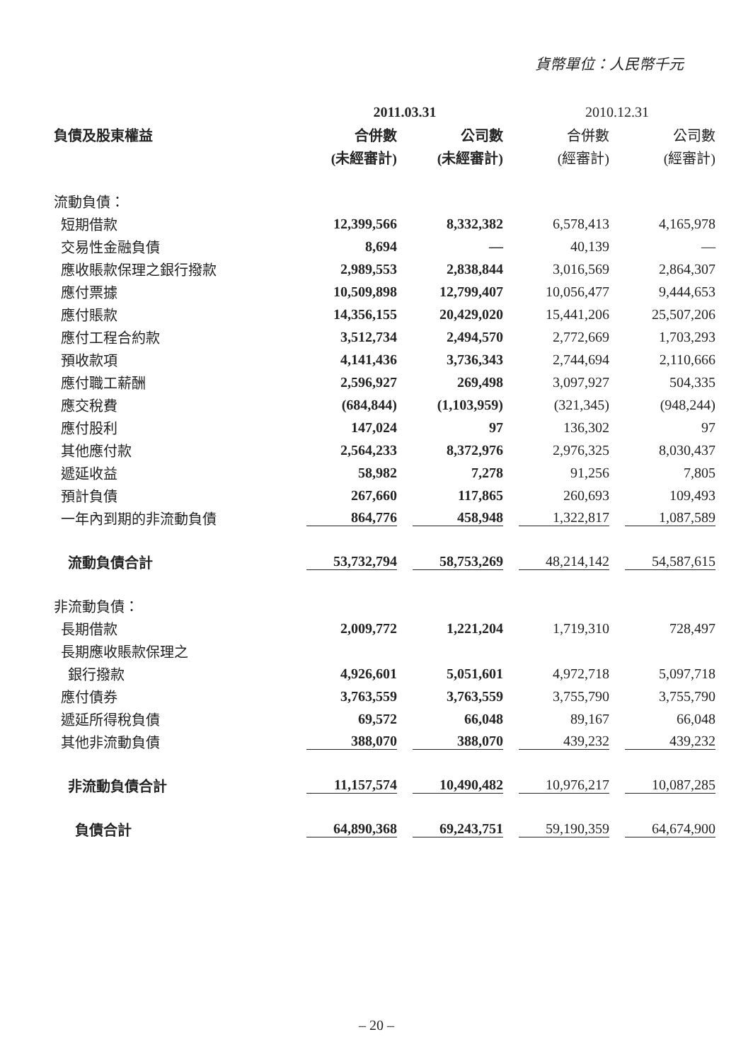貨幣單位：人民幣千元
| | 2011.03.31 | | 2010.12.31 | |
| --- | --- | --- | --- | --- |
| 負債及股東權益 | 合併數 | 公司數 | 合併數 | 公司數 |
| | (未經審計) | (未經審計) | (經審計) | (經審計) |
| 流動負債： | | | | |
| 短期借款 | 12,399,566 | 8,332,382 | 6,578,413 | 4,165,978 |
| 交易性金融負債 | 8,694 | — | 40,139 | — |
| 應收賬款保理之銀行撥款 | 2,989,553 | 2,838,844 | 3,016,569 | 2,864,307 |
| 應付票據 | 10,509,898 | 12,799,407 | 10,056,477 | 9,444,653 |
| 應付賬款 | 14,356,155 | 20,429,020 | 15,441,206 | 25,507,206 |
| 應付工程合約款 | 3,512,734 | 2,494,570 | 2,772,669 | 1,703,293 |
| 預收款項 | 4,141,436 | 3,736,343 | 2,744,694 | 2,110,666 |
| 應付職工薪酬 | 2,596,927 | 269,498 | 3,097,927 | 504,335 |
| 應交稅費 | (684,844) | (1,103,959) | (321,345) | (948,244) |
| 應付股利 | 147,024 | 97 | 136,302 | 97 |
| 其他應付款 | 2,564,233 | 8,372,976 | 2,976,325 | 8,030,437 |
| 遞延收益 | 58,982 | 7,278 | 91,256 | 7,805 |
| 預計負債 | 267,660 | 117,865 | 260,693 | 109,493 |
| 一年內到期的非流動負債 | 864,776 | 458,948 | 1,322,817 | 1,087,589 |
| 流動負債合計 | 53,732,794 | 58,753,269 | 48,214,142 | 54,587,615 |
| 非流動負債： | | | | |
| 長期借款 | 2,009,772 | 1,221,204 | 1,719,310 | 728,497 |
| 長期應收賬款保理之 | | | | |
| 銀行撥款 | 4,926,601 | 5,051,601 | 4,972,718 | 5,097,718 |
| 應付債券 | 3,763,559 | 3,763,559 | 3,755,790 | 3,755,790 |
| 遞延所得稅負債 | 69,572 | 66,048 | 89,167 | 66,048 |
| 其他非流動負債 | 388,070 | 388,070 | 439,232 | 439,232 |
| 非流動負債合計 | 11,157,574 | 10,490,482 | 10,976,217 | 10,087,285 |
| 負債合計 | 64,890,368 | 69,243,751 | 59,190,359 | 64,674,900 |
– 20 –